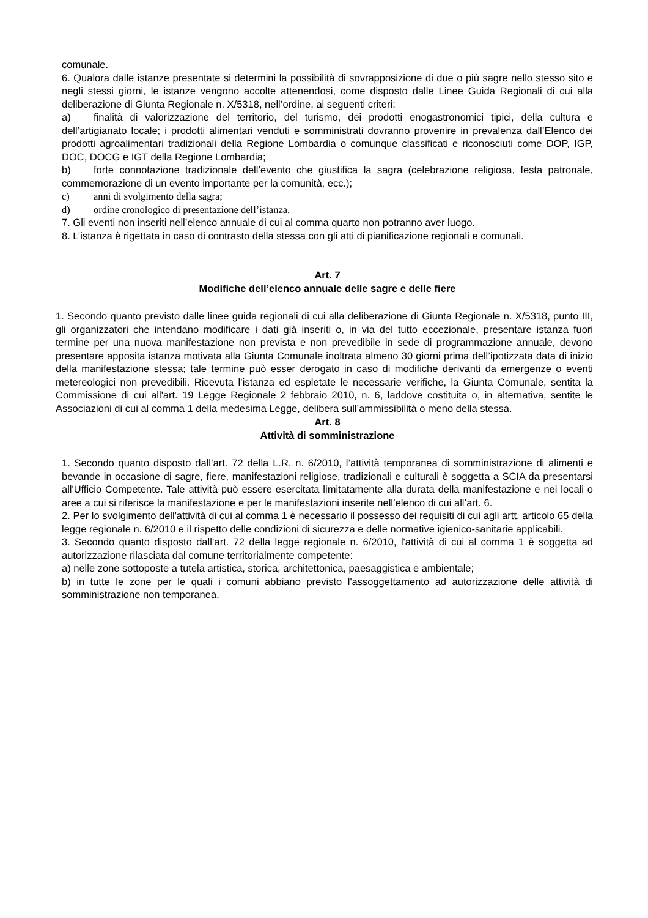comunale.
6. Qualora dalle istanze presentate si determini la possibilità di sovrapposizione di due o più sagre nello stesso sito e negli stessi giorni, le istanze vengono accolte attenendosi, come disposto dalle Linee Guida Regionali di cui alla deliberazione di Giunta Regionale n. X/5318, nell’ordine, ai seguenti criteri:
a) finalità di valorizzazione del territorio, del turismo, dei prodotti enogastronomici tipici, della cultura e dell’artigianato locale; i prodotti alimentari venduti e somministrati dovranno provenire in prevalenza dall’Elenco dei prodotti agroalimentari tradizionali della Regione Lombardia o comunque classificati e riconosciuti come DOP, IGP, DOC, DOCG e IGT della Regione Lombardia;
b) forte connotazione tradizionale dell’evento che giustifica la sagra (celebrazione religiosa, festa patronale, commemorazione di un evento importante per la comunità, ecc.);
c) anni di svolgimento della sagra;
d) ordine cronologico di presentazione dell’istanza.
7. Gli eventi non inseriti nell’elenco annuale di cui al comma quarto non potranno aver luogo.
8. L’istanza è rigettata in caso di contrasto della stessa con gli atti di pianificazione regionali e comunali.
Art. 7
Modifiche dell’elenco annuale delle sagre e delle fiere
1. Secondo quanto previsto dalle linee guida regionali di cui alla deliberazione di Giunta Regionale n. X/5318, punto III, gli organizzatori che intendano modificare i dati già inseriti o, in via del tutto eccezionale, presentare istanza fuori termine per una nuova manifestazione non prevista e non prevedibile in sede di programmazione annuale, devono presentare apposita istanza motivata alla Giunta Comunale inoltrata almeno 30 giorni prima dell’ipotizzata data di inizio della manifestazione stessa; tale termine può esser derogato in caso di modifiche derivanti da emergenze o eventi metereologici non prevedibili. Ricevuta l’istanza ed espletate le necessarie verifiche, la Giunta Comunale, sentita la Commissione di cui all'art. 19 Legge Regionale 2 febbraio 2010, n. 6, laddove costituita o, in alternativa, sentite le Associazioni di cui al comma 1 della medesima Legge, delibera sull’ammissibilità o meno della stessa.
Art. 8
Attività di somministrazione
1. Secondo quanto disposto dall’art. 72 della L.R. n. 6/2010, l’attività temporanea di somministrazione di alimenti e bevande in occasione di sagre, fiere, manifestazioni religiose, tradizionali e culturali è soggetta a SCIA da presentarsi all'Ufficio Competente. Tale attività può essere esercitata limitatamente alla durata della manifestazione e nei locali o aree a cui si riferisce la manifestazione e per le manifestazioni inserite nell’elenco di cui all’art. 6.
2. Per lo svolgimento dell'attività di cui al comma 1 è necessario il possesso dei requisiti di cui agli artt. articolo 65 della legge regionale n. 6/2010 e il rispetto delle condizioni di sicurezza e delle normative igienico-sanitarie applicabili.
3. Secondo quanto disposto dall’art. 72 della legge regionale n. 6/2010, l'attività di cui al comma 1 è soggetta ad autorizzazione rilasciata dal comune territorialmente competente:
a) nelle zone sottoposte a tutela artistica, storica, architettonica, paesaggistica e ambientale;
b) in tutte le zone per le quali i comuni abbiano previsto l'assoggettamento ad autorizzazione delle attività di somministrazione non temporanea.